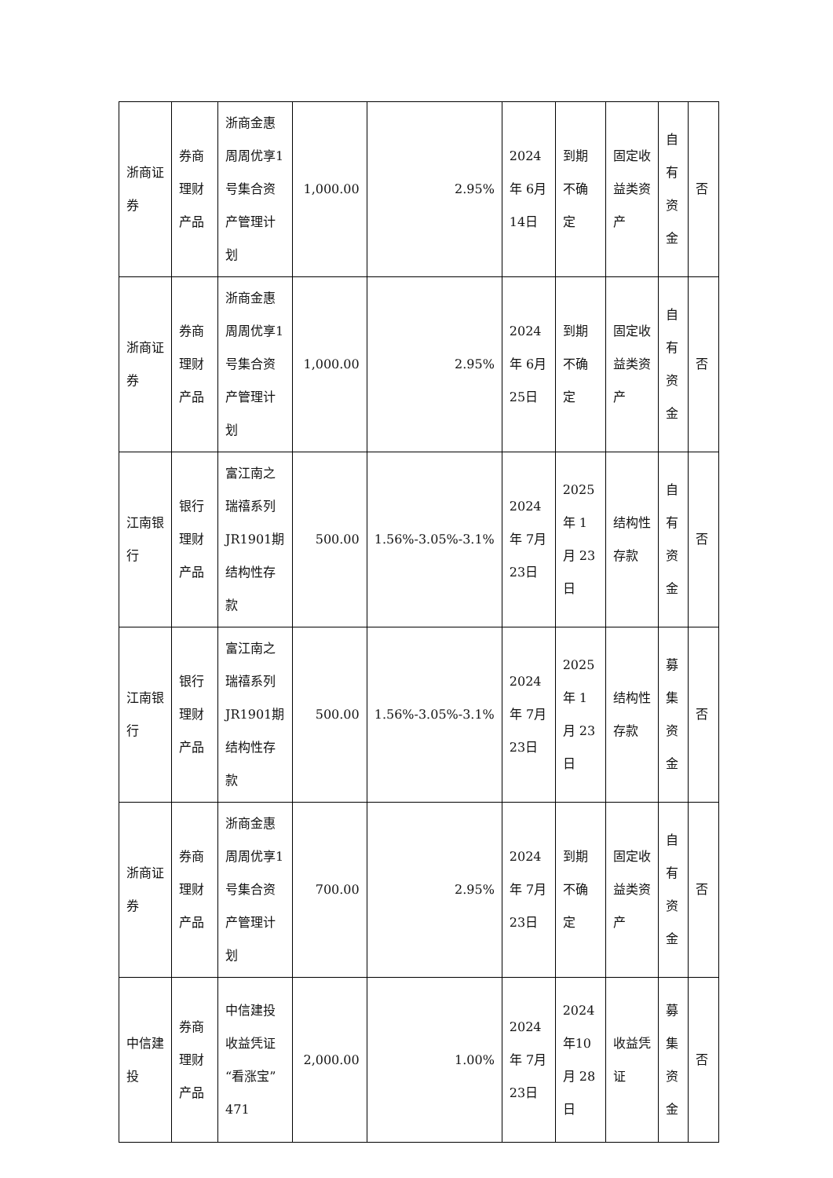| 浙商证券 | 券商理财产品 | 浙商金惠周周优享1号集合资产管理计划 | 1,000.00 | 2.95% | 2024年 6月 14日 | 到期不确定 | 固定收益类资产 | 自有资金 | 否 |
| 浙商证券 | 券商理财产品 | 浙商金惠周周优享1号集合资产管理计划 | 1,000.00 | 2.95% | 2024年 6月 25日 | 到期不确定 | 固定收益类资产 | 自有资金 | 否 |
| 江南银行 | 银行理财产品 | 富江南之瑞禧系列JR1901期结构性存款 | 500.00 | 1.56%-3.05%-3.1% | 2024年 7月 23日 | 2025年 1月 23日 | 结构性存款 | 自有资金 | 否 |
| 江南银行 | 银行理财产品 | 富江南之瑞禧系列JR1901期结构性存款 | 500.00 | 1.56%-3.05%-3.1% | 2024年 7月 23日 | 2025年 1月 23日 | 结构性存款 | 募集资金 | 否 |
| 浙商证券 | 券商理财产品 | 浙商金惠周周优享1号集合资产管理计划 | 700.00 | 2.95% | 2024年 7月 23日 | 到期不确定 | 固定收益类资产 | 自有资金 | 否 |
| 中信建投 | 券商理财产品 | 中信建投收益凭证“看涨宝”471 | 2,000.00 | 1.00% | 2024年 7月 23日 | 2024年10月 28日 | 收益凭证 | 募集资金 | 否 |